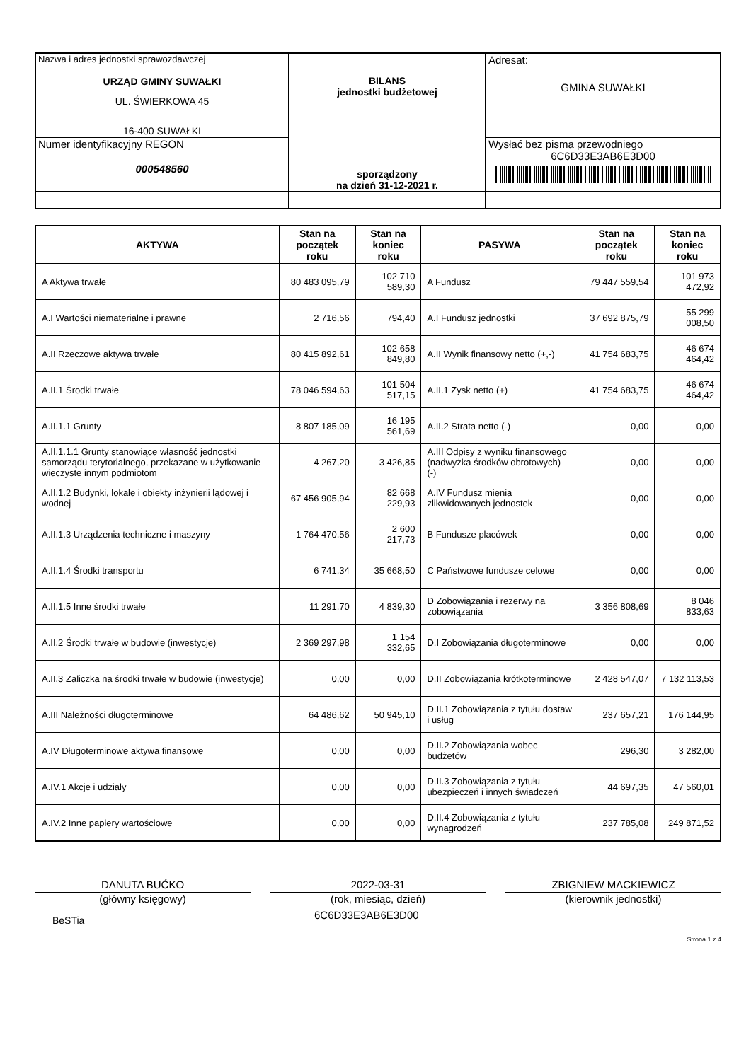| Nazwa i adres jednostki sprawozdawczej URZĄD GMINY SUWAŁKI UL. ŚWIERKOWA 45 16-400 SUWAŁKI | BILANS jednostki budżetowej sporządzony na dzień 31-12-2021 r. | Adresat: GMINA SUWAŁKI |
| Numer identyfikacyjny REGON 000548560 | | Wysłać bez pisma przewodniego 6C6D33E3AB6E3D00 |
| AKTYWA | Stan na początek roku | Stan na koniec roku | PASYWA | Stan na początek roku | Stan na koniec roku |
| --- | --- | --- | --- | --- | --- |
| A Aktywa trwałe | 80 483 095,79 | 102 710 589,30 | A Fundusz | 79 447 559,54 | 101 973 472,92 |
| A.I Wartości niematerialne i prawne | 2 716,56 | 794,40 | A.I Fundusz jednostki | 37 692 875,79 | 55 299 008,50 |
| A.II Rzeczowe aktywa trwałe | 80 415 892,61 | 102 658 849,80 | A.II Wynik finansowy netto (+,-) | 41 754 683,75 | 46 674 464,42 |
| A.II.1 Środki trwałe | 78 046 594,63 | 101 504 517,15 | A.II.1 Zysk netto (+) | 41 754 683,75 | 46 674 464,42 |
| A.II.1.1 Grunty | 8 807 185,09 | 16 195 561,69 | A.II.2 Strata netto (-) | 0,00 | 0,00 |
| A.II.1.1.1 Grunty stanowiące własność jednostki samorządu terytorialnego, przekazane w użytkowanie wieczyste innym podmiotom | 4 267,20 | 3 426,85 | A.III Odpisy z wyniku finansowego (nadwyżka środków obrotowych) (-) | 0,00 | 0,00 |
| A.II.1.2 Budynki, lokale i obiekty inżynierii lądowej i wodnej | 67 456 905,94 | 82 668 229,93 | A.IV Fundusz mienia zlikwidowanych jednostek | 0,00 | 0,00 |
| A.II.1.3 Urządzenia techniczne i maszyny | 1 764 470,56 | 2 600 217,73 | B Fundusze placówek | 0,00 | 0,00 |
| A.II.1.4 Środki transportu | 6 741,34 | 35 668,50 | C Państwowe fundusze celowe | 0,00 | 0,00 |
| A.II.1.5 Inne środki trwałe | 11 291,70 | 4 839,30 | D Zobowiązania i rezerwy na zobowiązania | 3 356 808,69 | 8 046 833,63 |
| A.II.2 Środki trwałe w budowie (inwestycje) | 2 369 297,98 | 1 154 332,65 | D.I Zobowiązania długoterminowe | 0,00 | 0,00 |
| A.II.3 Zaliczka na środki trwałe w budowie (inwestycje) | 0,00 | 0,00 | D.II Zobowiązania krótkoterminowe | 2 428 547,07 | 7 132 113,53 |
| A.III Należności długoterminowe | 64 486,62 | 50 945,10 | D.II.1 Zobowiązania z tytułu dostaw i usług | 237 657,21 | 176 144,95 |
| A.IV Długoterminowe aktywa finansowe | 0,00 | 0,00 | D.II.2 Zobowiązania wobec budżetów | 296,30 | 3 282,00 |
| A.IV.1 Akcje i udziały | 0,00 | 0,00 | D.II.3 Zobowiązania z tytułu ubezpieczeń i innych świadczeń | 44 697,35 | 47 560,01 |
| A.IV.2 Inne papiery wartościowe | 0,00 | 0,00 | D.II.4 Zobowiązania z tytułu wynagrodzeń | 237 785,08 | 249 871,52 |
DANUTA BUĆKO
(główny księgowy)
2022-03-31
(rok, miesiąc, dzień)
ZBIGNIEW MACKIEWICZ
(kierownik jednostki)
BeSTia
6C6D33E3AB6E3D00
Strona 1 z 4